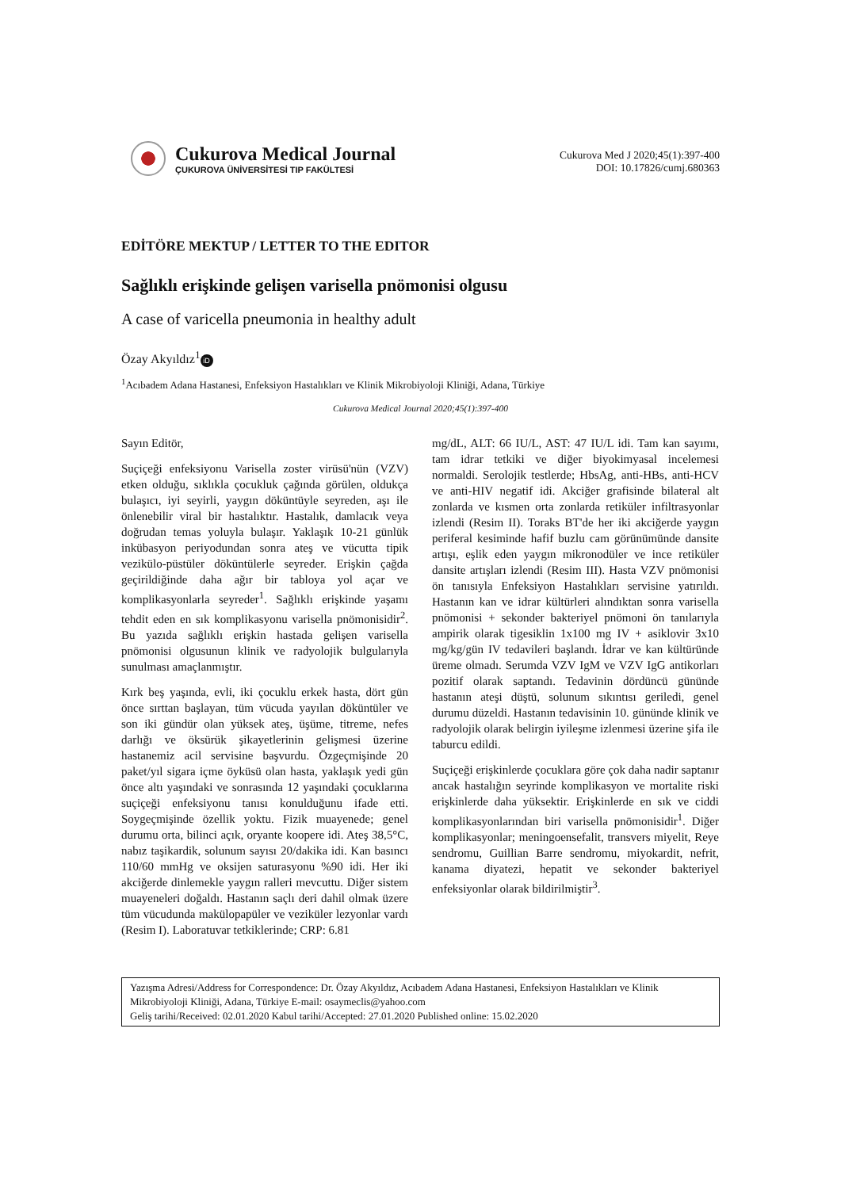Cukurova Medical Journal
ÇUKUROVA ÜNİVERSİTESİ TIP FAKÜLTESİ
Cukurova Med J 2020;45(1):397-400
DOI: 10.17826/cumj.680363
EDİTÖRE MEKTUP / LETTER TO THE EDITOR
Sağlıklı erişkinde gelişen varisella pnömonisi olgusu
A case of varicella pneumonia in healthy adult
Özay Akyıldız<sup>1</sup> iD
<sup>1</sup> Acıbadem Adana Hastanesi, Enfeksiyon Hastalıkları ve Klinik Mikrobiyoloji Kliniği, Adana, Türkiye
Cukurova Medical Journal 2020;45(1):397-400
Sayın Editör,
Suçiçeği enfeksiyonu Varisella zoster virüsü'nün (VZV) etken olduğu, sıklıkla çocukluk çağında görülen, oldukça bulaşıcı, iyi seyirli, yaygın döküntüyle seyreden, aşı ile önlenebilir viral bir hastalıktır. Hastalık, damlacık veya doğrudan temas yoluyla bulaşır. Yaklaşık 10-21 günlük inkübasyon periyodundan sonra ateş ve vücutta tipik vezikülo-püstüler döküntülerle seyreder. Erişkin çağda geçirildiğinde daha ağır bir tabloya yol açar ve komplikasyonlarla seyreder<sup>1</sup>. Sağlıklı erişkinde yaşamı tehdit eden en sık komplikasyonu varisella pnömonisidir<sup>2</sup>. Bu yazıda sağlıklı erişkin hastada gelişen varisella pnömonisi olgusunun klinik ve radyolojik bulgularıyla sunulması amaçlanmıştır.
Kırk beş yaşında, evli, iki çocuklu erkek hasta, dört gün önce sırttan başlayan, tüm vücuda yayılan döküntüler ve son iki gündür olan yüksek ateş, üşüme, titreme, nefes darlığı ve öksürük şikayetlerinin gelişmesi üzerine hastanemiz acil servisine başvurdu. Özgeçmişinde 20 paket/yıl sigara içme öyküsü olan hasta, yaklaşık yedi gün önce altı yaşındaki ve sonrasında 12 yaşındaki çocuklarına suçiçeği enfeksiyonu tanısı konulduğunu ifade etti. Soygeçmişinde özellik yoktu. Fizik muayenede; genel durumu orta, bilinci açık, oryante koopere idi. Ateş 38,5°C, nabız taşikardik, solunum sayısı 20/dakika idi. Kan basıncı 110/60 mmHg ve oksijen saturasyonu %90 idi. Her iki akciğerde dinlemekle yaygın ralleri mevcuttu. Diğer sistem muayeneleri doğaldı. Hastanın saçlı deri dahil olmak üzere tüm vücudunda makülopapüler ve veziküler lezyonlar vardı (Resim I). Laboratuvar tetkiklerinde; CRP: 6.81
mg/dL, ALT: 66 IU/L, AST: 47 IU/L idi. Tam kan sayımı, tam idrar tetkiki ve diğer biyokimyasal incelemesi normaldi. Serolojik testlerde; HbsAg, anti-HBs, anti-HCV ve anti-HIV negatif idi. Akciğer grafisinde bilateral alt zonlarda ve kısmen orta zonlarda retiküler infiltrasyonlar izlendi (Resim II). Toraks BT'de her iki akciğerde yaygın periferal kesiminde hafif buzlu cam görünümünde dansite artışı, eşlik eden yaygın mikronodüler ve ince retiküler dansite artışları izlendi (Resim III). Hasta VZV pnömonisi ön tanısıyla Enfeksiyon Hastalıkları servisine yatırıldı. Hastanın kan ve idrar kültürleri alındıktan sonra varisella pnömonisi + sekonder bakteriyel pnömoni ön tanılarıyla ampirik olarak tigesiklin 1x100 mg IV + asiklovir 3x10 mg/kg/gün IV tedavileri başlandı. İdrar ve kan kültüründe üreme olmadı. Serumda VZV IgM ve VZV IgG antikorları pozitif olarak saptandı. Tedavinin dördüncü gününde hastanın ateşi düştü, solunum sıkıntısı geriledi, genel durumu düzeldi. Hastanın tedavisinin 10. gününde klinik ve radyolojik olarak belirgin iyileşme izlenmesi üzerine şifa ile taburcu edildi.
Suçiçeği erişkinlerde çocuklara göre çok daha nadir saptanır ancak hastalığın seyrinde komplikasyon ve mortalite riski erişkinlerde daha yüksektir. Erişkinlerde en sık ve ciddi komplikasyonlarından biri varisella pnömonisidir<sup>1</sup>. Diğer komplikasyonlar; meningoensefalit, transvers miyelit, Reye sendromu, Guillian Barre sendromu, miyokardit, nefrit, kanama diyatezi, hepatit ve sekonder bakteriyel enfeksiyonlar olarak bildirilmiştir<sup>3</sup>.
Yazışma Adresi/Address for Correspondence: Dr. Özay Akyıldız, Acıbadem Adana Hastanesi, Enfeksiyon Hastalıkları ve Klinik Mikrobiyoloji Kliniği, Adana, Türkiye E-mail: osaymeclis@yahoo.com
Geliş tarihi/Received: 02.01.2020 Kabul tarihi/Accepted: 27.01.2020 Published online: 15.02.2020